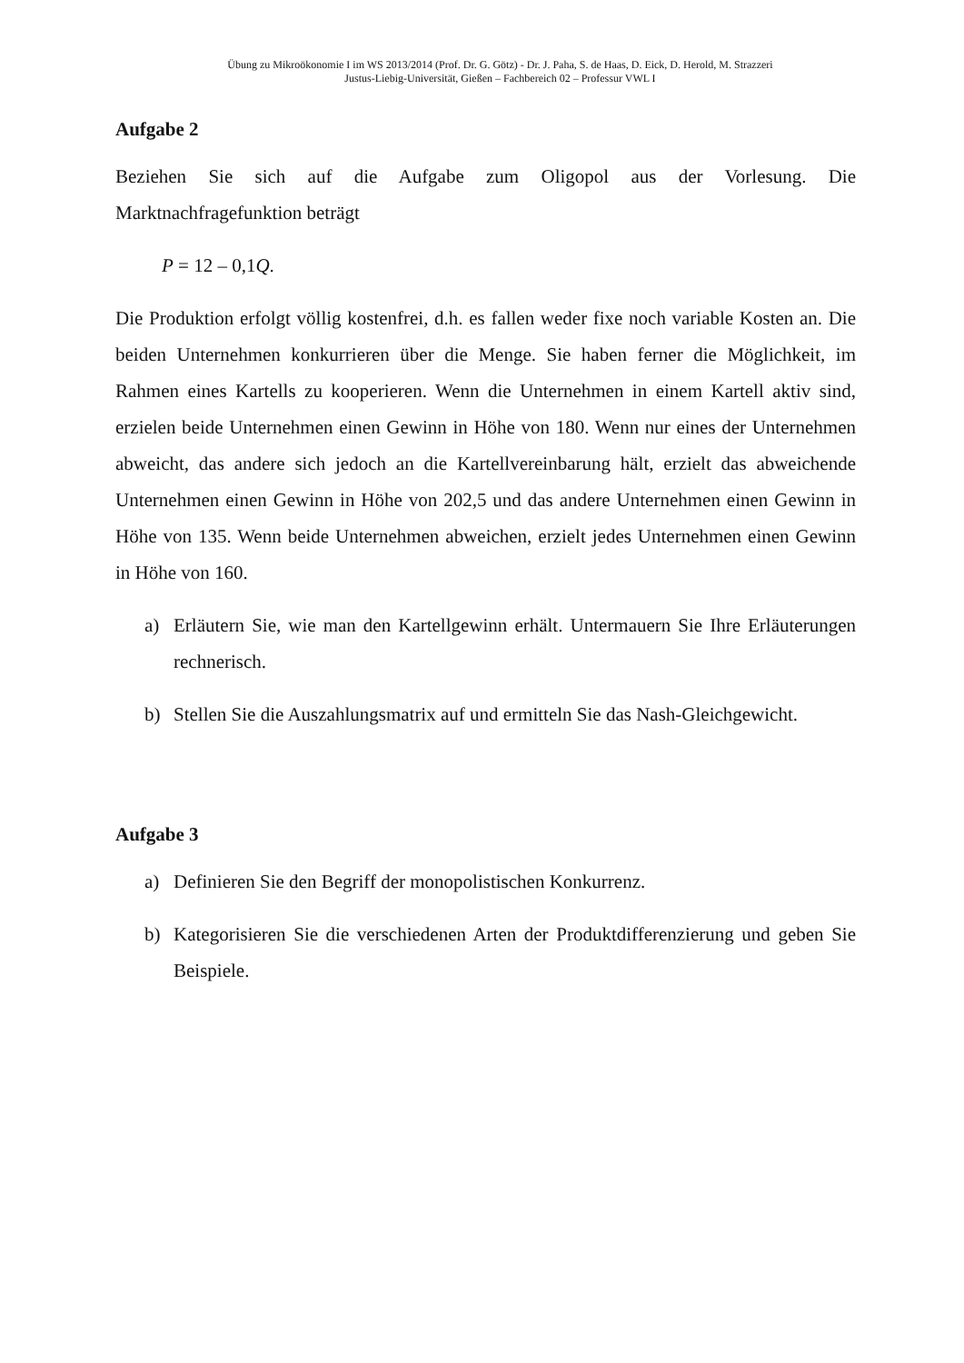Übung zu Mikroökonomie I im WS 2013/2014 (Prof. Dr. G. Götz) - Dr. J. Paha, S. de Haas, D. Eick, D. Herold, M. Strazzeri
Justus-Liebig-Universität, Gießen – Fachbereich 02 – Professur VWL I
Aufgabe 2
Beziehen Sie sich auf die Aufgabe zum Oligopol aus der Vorlesung. Die Marktnachfragefunktion beträgt
P = 12 – 0,1Q.
Die Produktion erfolgt völlig kostenfrei, d.h. es fallen weder fixe noch variable Kosten an. Die beiden Unternehmen konkurrieren über die Menge. Sie haben ferner die Möglichkeit, im Rahmen eines Kartells zu kooperieren. Wenn die Unternehmen in einem Kartell aktiv sind, erzielen beide Unternehmen einen Gewinn in Höhe von 180. Wenn nur eines der Unternehmen abweicht, das andere sich jedoch an die Kartellvereinbarung hält, erzielt das abweichende Unternehmen einen Gewinn in Höhe von 202,5 und das andere Unternehmen einen Gewinn in Höhe von 135. Wenn beide Unternehmen abweichen, erzielt jedes Unternehmen einen Gewinn in Höhe von 160.
a) Erläutern Sie, wie man den Kartellgewinn erhält. Untermauern Sie Ihre Erläuterungen rechnerisch.
b) Stellen Sie die Auszahlungsmatrix auf und ermitteln Sie das Nash-Gleichgewicht.
Aufgabe 3
a) Definieren Sie den Begriff der monopolistischen Konkurrenz.
b) Kategorisieren Sie die verschiedenen Arten der Produktdifferenzierung und geben Sie Beispiele.